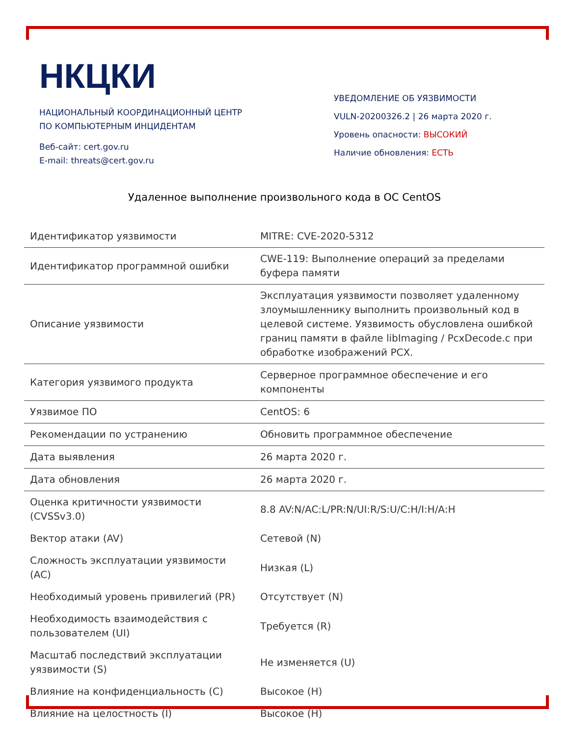НКЦКИ
НАЦИОНАЛЬНЫЙ КООРДИНАЦИОННЫЙ ЦЕНТР
ПО КОМПЬЮТЕРНЫМ ИНЦИДЕНТАМ
Веб-сайт: cert.gov.ru
E-mail: threats@cert.gov.ru
УВЕДОМЛЕНИЕ ОБ УЯЗВИМОСТИ
VULN-20200326.2 | 26 марта 2020 г.
Уровень опасности: ВЫСОКИЙ
Наличие обновления: ЕСТЬ
Удаленное выполнение произвольного кода в ОС CentOS
| Идентификатор уязвимости | MITRE: CVE-2020-5312 |
| Идентификатор программной ошибки | CWE-119: Выполнение операций за пределами буфера памяти |
| Описание уязвимости | Эксплуатация уязвимости позволяет удаленному злоумышленнику выполнить произвольный код в целевой системе. Уязвимость обусловлена ошибкой границ памяти в файле libImaging / PcxDecode.c при обработке изображений PCX. |
| Категория уязвимого продукта | Серверное программное обеспечение и его компоненты |
| Уязвимое ПО | CentOS: 6 |
| Рекомендации по устранению | Обновить программное обеспечение |
| Дата выявления | 26 марта 2020 г. |
| Дата обновления | 26 марта 2020 г. |
| Оценка критичности уязвимости (CVSSv3.0) | 8.8 AV:N/AC:L/PR:N/UI:R/S:U/C:H/I:H/A:H |
| Вектор атаки (AV) | Сетевой (N) |
| Сложность эксплуатации уязвимости (AC) | Низкая (L) |
| Необходимый уровень привилегий (PR) | Отсутствует (N) |
| Необходимость взаимодействия с пользователем (UI) | Требуется (R) |
| Масштаб последствий эксплуатации уязвимости (S) | Не изменяется (U) |
| Влияние на конфиденциальность (C) | Высокое (H) |
| Влияние на целостность (I) | Высокое (H) |